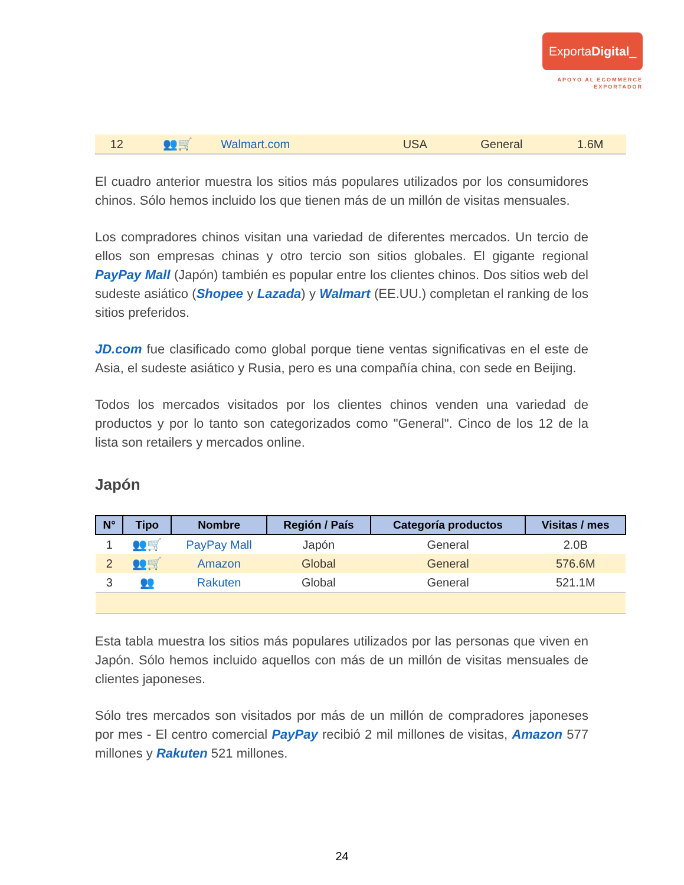ExportaDigital_
APOYO AL ECOMMERCE
EXPORTADOR
| 12 | 👥🛒 | Walmart.com | USA | General | 1.6M |
El cuadro anterior muestra los sitios más populares utilizados por los consumidores chinos. Sólo hemos incluido los que tienen más de un millón de visitas mensuales.
Los compradores chinos visitan una variedad de diferentes mercados. Un tercio de ellos son empresas chinas y otro tercio son sitios globales. El gigante regional PayPay Mall (Japón) también es popular entre los clientes chinos. Dos sitios web del sudeste asiático (Shopee y Lazada) y Walmart (EE.UU.) completan el ranking de los sitios preferidos.
JD.com fue clasificado como global porque tiene ventas significativas en el este de Asia, el sudeste asiático y Rusia, pero es una compañía china, con sede en Beijing.
Todos los mercados visitados por los clientes chinos venden una variedad de productos y por lo tanto son categorizados como "General". Cinco de los 12 de la lista son retailers y mercados online.
Japón
| N° | Tipo | Nombre | Región / País | Categoría productos | Visitas / mes |
| --- | --- | --- | --- | --- | --- |
| 1 | 👥🛒 | PayPay Mall | Japón | General | 2.0B |
| 2 | 👥🛒 | Amazon | Global | General | 576.6M |
| 3 | 👥 | Rakuten | Global | General | 521.1M |
Esta tabla muestra los sitios más populares utilizados por las personas que viven en Japón. Sólo hemos incluido aquellos con más de un millón de visitas mensuales de clientes japoneses.
Sólo tres mercados son visitados por más de un millón de compradores japoneses por mes - El centro comercial PayPay recibió 2 mil millones de visitas, Amazon 577 millones y Rakuten 521 millones.
24